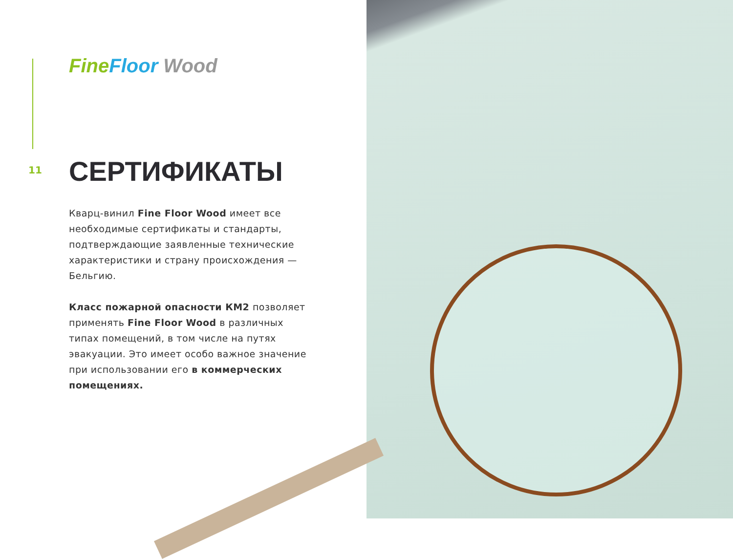Fine Floor Wood
11 СЕРТИФИКАТЫ
Кварц-винил Fine Floor Wood имеет все необходимые сертификаты и стандарты, подтверждающие заявленные технические характеристики и страну происхождения — Бельгию.
Класс пожарной опасности КМ2 позволяет применять Fine Floor Wood в различных типах помещений, в том числе на путях эвакуации. Это имеет особо важное значение при использовании его в коммерческих помещениях.